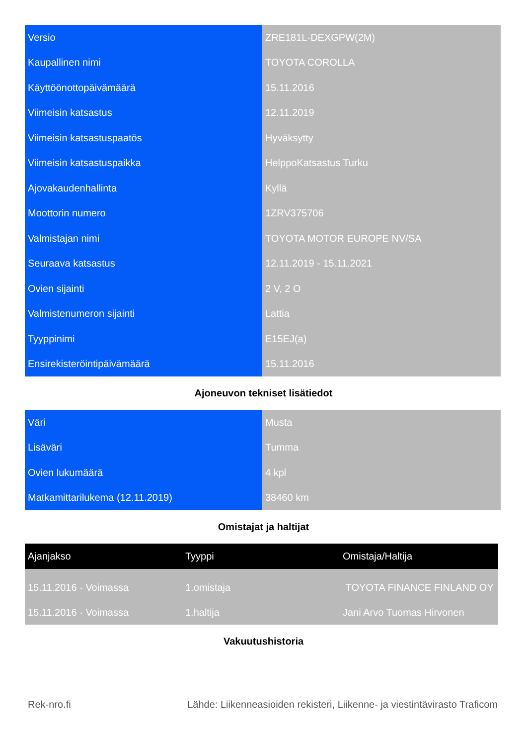| Versio | ZRE181L-DEXGPW(2M) |
| Kaupallinen nimi | TOYOTA COROLLA |
| Käyttöönottopäivämäärä | 15.11.2016 |
| Viimeisin katsastus | 12.11.2019 |
| Viimeisin katsastuspaatös | Hyväksytty |
| Viimeisin katsastuspaikka | HelppoKatsastus Turku |
| Ajovakaudenhallinta | Kyllä |
| Moottorin numero | 1ZRV375706 |
| Valmistajan nimi | TOYOTA MOTOR EUROPE NV/SA |
| Seuraava katsastus | 12.11.2019 - 15.11.2021 |
| Ovien sijainti | 2 V, 2 O |
| Valmistenumeron sijainti | Lattia |
| Tyyppinimi | E15EJ(a) |
| Ensirekisteröintipäivämäärä | 15.11.2016 |
Ajoneuvon tekniset lisätiedot
| Väri | Musta |
| Lisäväri | Tumma |
| Ovien lukumäärä | 4 kpl |
| Matkamittarilukema (12.11.2019) | 38460 km |
Omistajat ja haltijat
| Ajanjakso | Tyyppi | Omistaja/Haltija |
| --- | --- | --- |
| 15.11.2016 - Voimassa | 1.omistaja | TOYOTA FINANCE FINLAND OY |
| 15.11.2016 - Voimassa | 1.haltija | Jani Arvo Tuomas Hirvonen |
Vakuutushistoria
Rek-nro.fi Lähde: Liikenneasioiden rekisteri, Liikenne- ja viestintävirasto Traficom